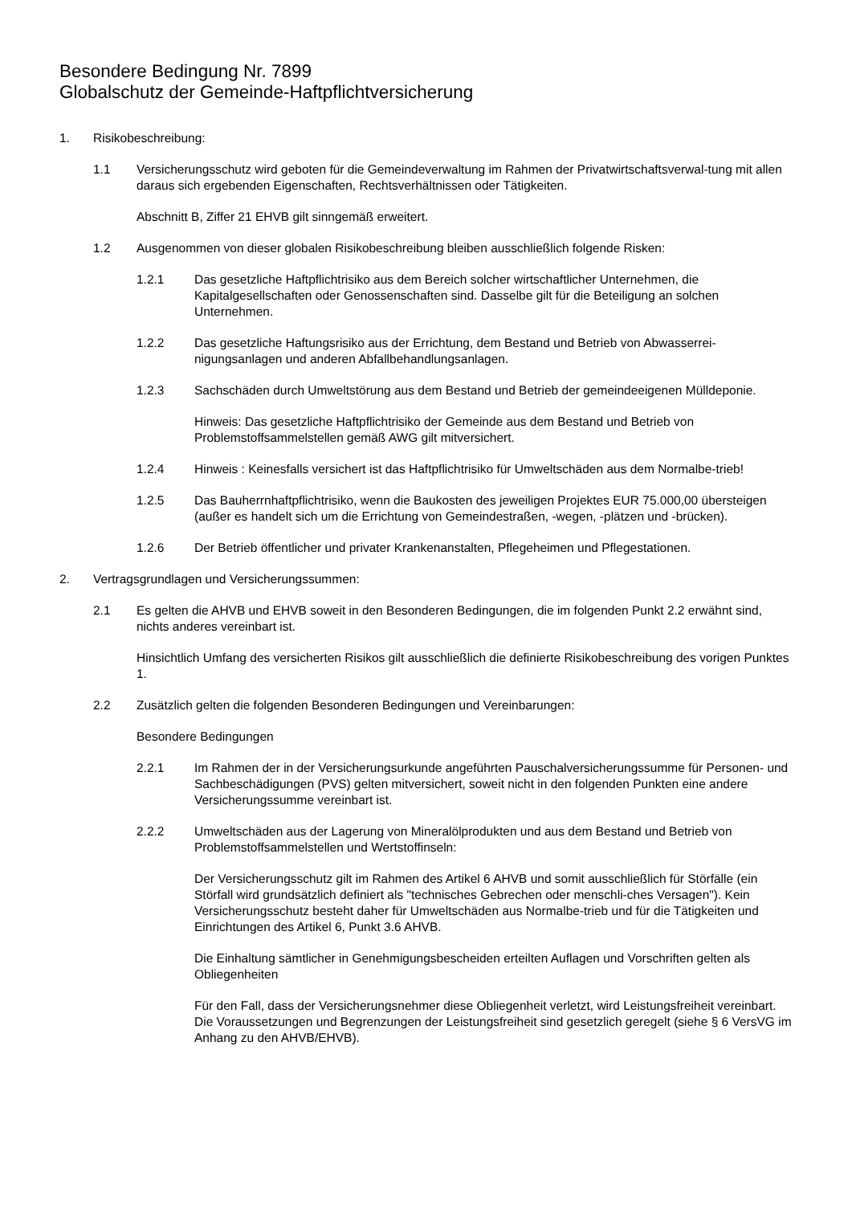Besondere Bedingung Nr. 7899
Globalschutz der Gemeinde-Haftpflichtversicherung
1. Risikobeschreibung:
1.1 Versicherungsschutz wird geboten für die Gemeindeverwaltung im Rahmen der Privatwirtschaftsverwal-tung mit allen daraus sich ergebenden Eigenschaften, Rechtsverhältnissen oder Tätigkeiten.
Abschnitt B, Ziffer 21 EHVB gilt sinngemäß erweitert.
1.2 Ausgenommen von dieser globalen Risikobeschreibung bleiben ausschließlich folgende Risken:
1.2.1 Das gesetzliche Haftpflichtrisiko aus dem Bereich solcher wirtschaftlicher Unternehmen, die Kapitalgesellschaften oder Genossenschaften sind. Dasselbe gilt für die Beteiligung an solchen Unternehmen.
1.2.2 Das gesetzliche Haftungsrisiko aus der Errichtung, dem Bestand und Betrieb von Abwasserrei-nigungsanlagen und anderen Abfallbehandlungsanlagen.
1.2.3 Sachschäden durch Umweltstörung aus dem Bestand und Betrieb der gemeindeeigenen Mülldeponie.
Hinweis: Das gesetzliche Haftpflichtrisiko der Gemeinde aus dem Bestand und Betrieb von Problemstoffsammelstellen gemäß AWG gilt mitversichert.
1.2.4 Hinweis : Keinesfalls versichert ist das Haftpflichtrisiko für Umweltschäden aus dem Normalbe-trieb!
1.2.5 Das Bauherrnhaftpflichtrisiko, wenn die Baukosten des jeweiligen Projektes EUR 75.000,00 übersteigen (außer es handelt sich um die Errichtung von Gemeindestraßen, -wegen, -plätzen und -brücken).
1.2.6 Der Betrieb öffentlicher und privater Krankenanstalten, Pflegeheimen und Pflegestationen.
2. Vertragsgrundlagen und Versicherungssummen:
2.1 Es gelten die AHVB und EHVB soweit in den Besonderen Bedingungen, die im folgenden Punkt 2.2 erwähnt sind, nichts anderes vereinbart ist.
Hinsichtlich Umfang des versicherten Risikos gilt ausschließlich die definierte Risikobeschreibung des vorigen Punktes 1.
2.2 Zusätzlich gelten die folgenden Besonderen Bedingungen und Vereinbarungen:
Besondere Bedingungen
2.2.1 Im Rahmen der in der Versicherungsurkunde angeführten Pauschalversicherungssumme für Personen- und Sachbeschädigungen (PVS) gelten mitversichert, soweit nicht in den folgenden Punkten eine andere Versicherungssumme vereinbart ist.
2.2.2 Umweltschäden aus der Lagerung von Mineralölprodukten und aus dem Bestand und Betrieb von Problemstoffsammelstellen und Wertstoffinseln:
Der Versicherungsschutz gilt im Rahmen des Artikel 6 AHVB und somit ausschließlich für Störfälle (ein Störfall wird grundsätzlich definiert als "technisches Gebrechen oder menschli-ches Versagen"). Kein Versicherungsschutz besteht daher für Umweltschäden aus Normalbe-trieb und für die Tätigkeiten und Einrichtungen des Artikel 6, Punkt 3.6 AHVB.
Die Einhaltung sämtlicher in Genehmigungsbescheiden erteilten Auflagen und Vorschriften gelten als Obliegenheiten
Für den Fall, dass der Versicherungsnehmer diese Obliegenheit verletzt, wird Leistungsfreiheit vereinbart. Die Voraussetzungen und Begrenzungen der Leistungsfreiheit sind gesetzlich geregelt (siehe § 6 VersVG im Anhang zu den AHVB/EHVB).